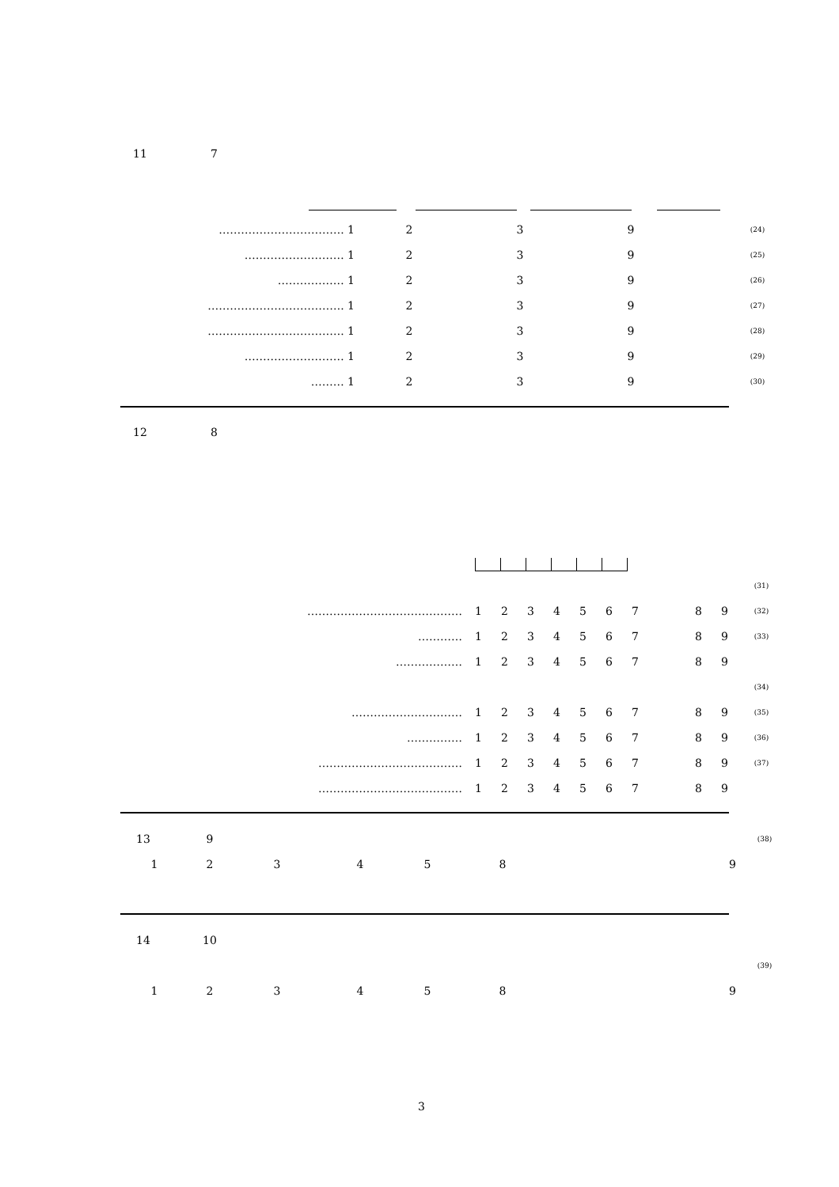11 7
| ……………………………. 1 | 2 | 3 | 9 | | (24) |
| ……………………… 1 | 2 | 3 | 9 | | (25) |
| ……………… 1 | 2 | 3 | 9 | | (26) |
| ………………………………. 1 | 2 | 3 | 9 | | (27) |
| ………………………………. 1 | 2 | 3 | 9 | | (28) |
| ……………………… 1 | 2 | 3 | 9 | | (29) |
| ……… 1 | 2 | 3 | 9 | | (30) |
12 8
| | | | | | | | | | | | (31) |
| …………………………………… | 1 | 2 | 3 | 4 | 5 | 6 | 7 | | 8 | 9 | (32) |
| ………… | 1 | 2 | 3 | 4 | 5 | 6 | 7 | | 8 | 9 | (33) |
| ……………… | 1 | 2 | 3 | 4 | 5 | 6 | 7 | | 8 | 9 | |
| | | | | | | | | | | | (34) |
| ………………………… | 1 | 2 | 3 | 4 | 5 | 6 | 7 | | 8 | 9 | (35) |
| …………… | 1 | 2 | 3 | 4 | 5 | 6 | 7 | | 8 | 9 | (36) |
| ………………………………… | 1 | 2 | 3 | 4 | 5 | 6 | 7 | | 8 | 9 | (37) |
| ………………………………… | 1 | 2 | 3 | 4 | 5 | 6 | 7 | | 8 | 9 | |
| 13 | 9 | | | | | | (38) |
| 1 | 2 | 3 | 4 | 5 | 8 | 9 | |
| 14 | 10 | | | | | | |
| | | | | | | | (39) |
| 1 | 2 | 3 | 4 | 5 | 8 | 9 | |
3